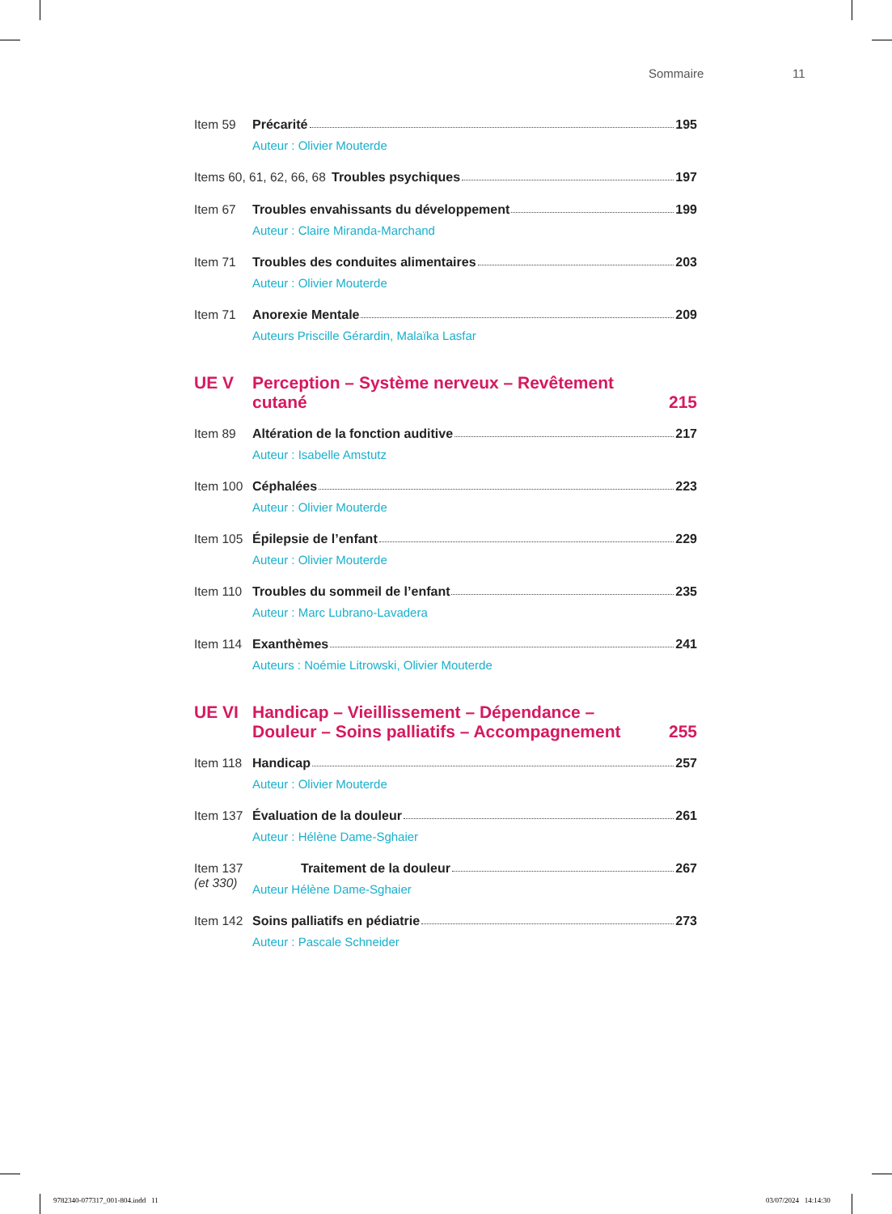Sommaire 11
Item 59 Précarité 195
Auteur : Olivier Mouterde
Items 60, 61, 62, 66, 68
Troubles psychiques 197
Item 67 Troubles envahissants du développement 199
Auteur : Claire Miranda-Marchand
Item 71 Troubles des conduites alimentaires 203
Auteur : Olivier Mouterde
Item 71 Anorexie Mentale 209
Auteurs Priscille Gérardin, Malaïka Lasfar
UE V
Perception – Système nerveux – Revêtement cutané
215
Item 89 Altération de la fonction auditive 217
Auteur : Isabelle Amstutz
Item 100
Céphalées 223
Auteur : Olivier Mouterde
Item 105
Épilepsie de l’enfant 229
Auteur : Olivier Mouterde
Item 110
Troubles du sommeil de l’enfant 235
Auteur : Marc Lubrano-Lavadera
Item 114
Exanthèmes 241
Auteurs : Noémie Litrowski, Olivier Mouterde
UE VI
Handicap – Vieillissement – Dépendance –
Douleur – Soins palliatifs – Accompagnement
255
Item 118
Handicap 257
Auteur : Olivier Mouterde
Item 137
Évaluation de la douleur 261
Auteur : Hélène Dame-Sghaier
Item 137 (et 330)
Traitement de la douleur 267
Auteur Hélène Dame-Sghaier
Item 142
Soins palliatifs en pédiatrie 273
Auteur : Pascale Schneider
9782340-077317_001-804.indd 11
03/07/2024 14:14:30